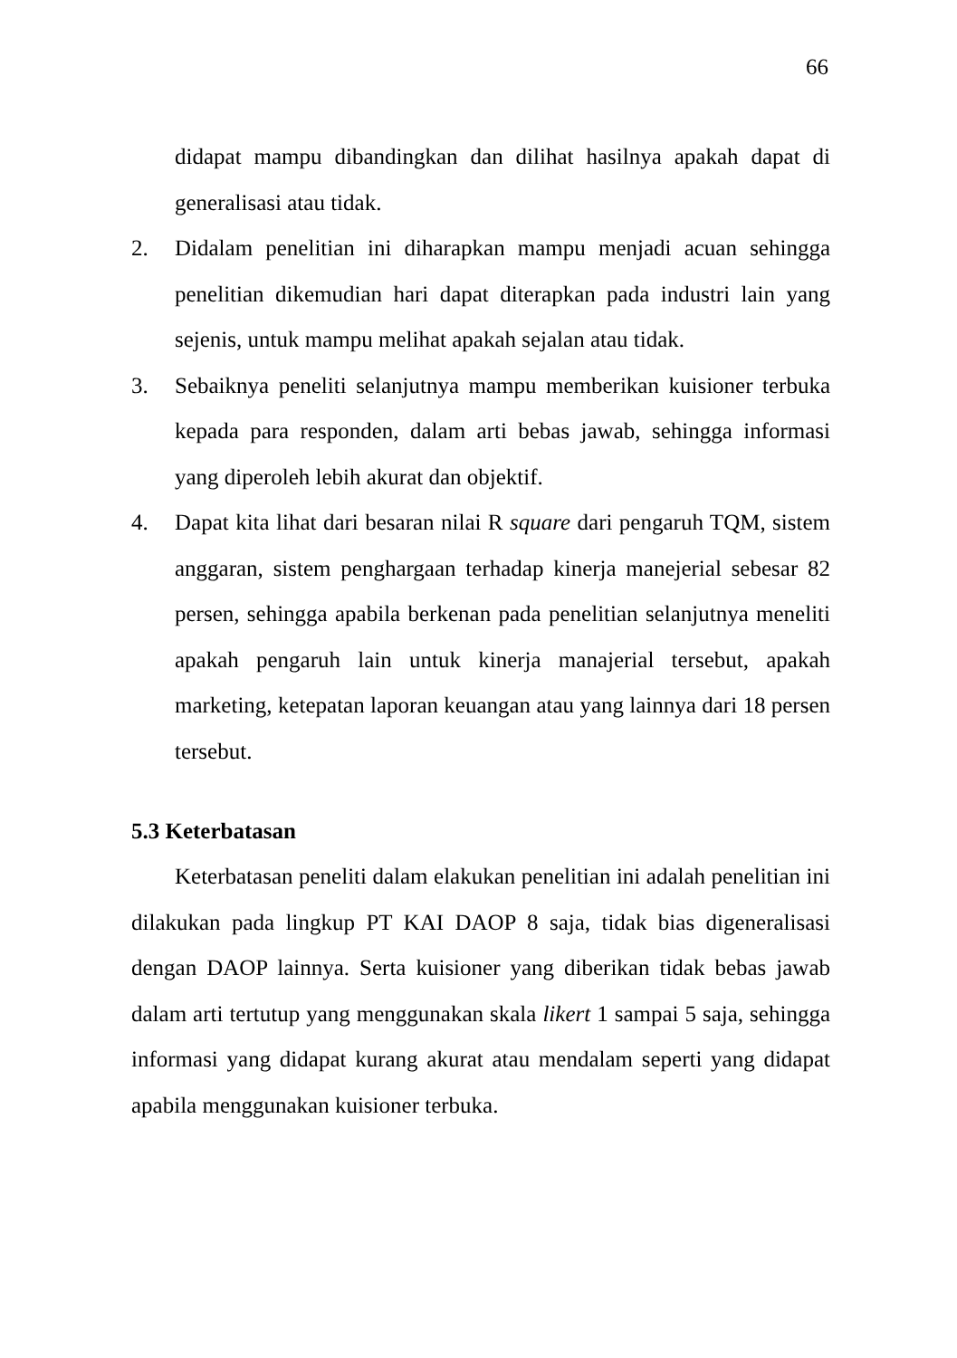66
didapat mampu dibandingkan dan dilihat hasilnya apakah dapat di generalisasi atau tidak.
2. Didalam penelitian ini diharapkan mampu menjadi acuan sehingga penelitian dikemudian hari dapat diterapkan pada industri lain yang sejenis, untuk mampu melihat apakah sejalan atau tidak.
3. Sebaiknya peneliti selanjutnya mampu memberikan kuisioner terbuka kepada para responden, dalam arti bebas jawab, sehingga informasi yang diperoleh lebih akurat dan objektif.
4. Dapat kita lihat dari besaran nilai R square dari pengaruh TQM, sistem anggaran, sistem penghargaan terhadap kinerja manejerial sebesar 82 persen, sehingga apabila berkenan pada penelitian selanjutnya meneliti apakah pengaruh lain untuk kinerja manajerial tersebut, apakah marketing, ketepatan laporan keuangan atau yang lainnya dari 18 persen tersebut.
5.3 Keterbatasan
Keterbatasan peneliti dalam elakukan penelitian ini adalah penelitian ini dilakukan pada lingkup PT KAI DAOP 8 saja, tidak bias digeneralisasi dengan DAOP lainnya. Serta kuisioner yang diberikan tidak bebas jawab dalam arti tertutup yang menggunakan skala likert 1 sampai 5 saja, sehingga informasi yang didapat kurang akurat atau mendalam seperti yang didapat apabila menggunakan kuisioner terbuka.